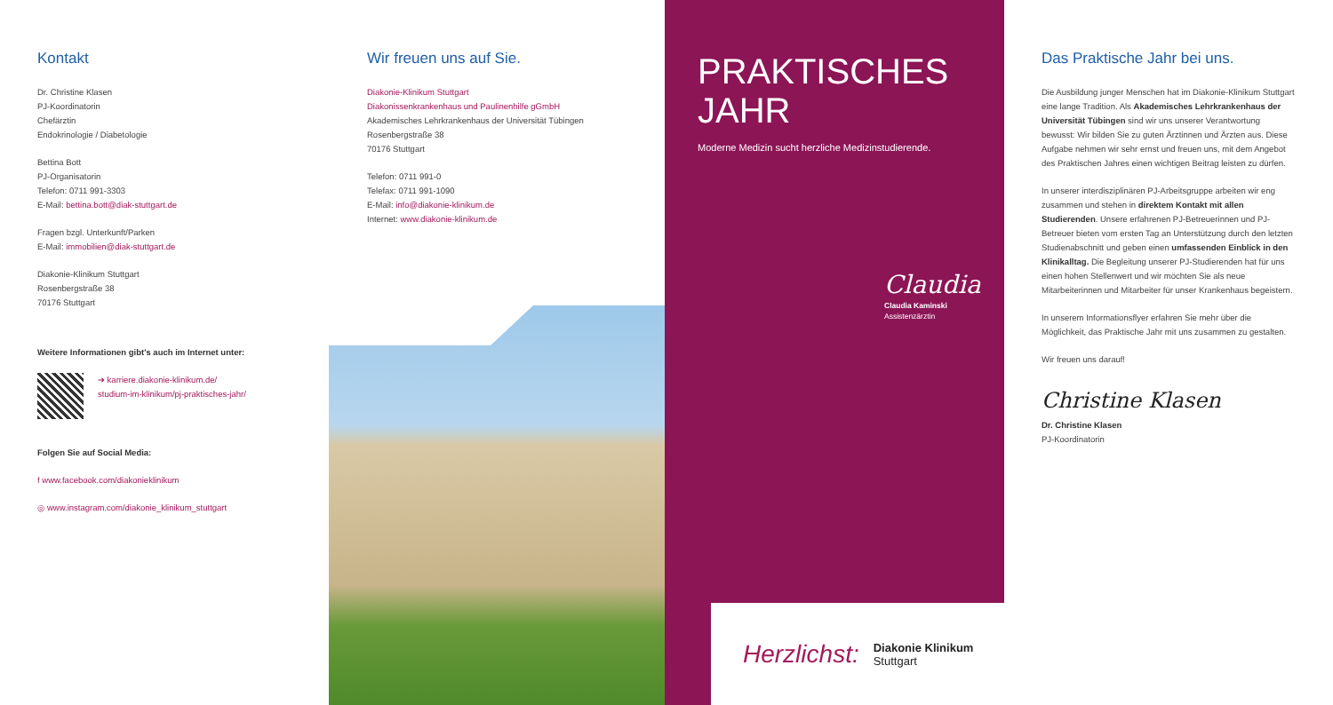Kontakt
Dr. Christine Klasen
PJ-Koordinatorin
Chefärztin
Endokrinologie / Diabetologie
Bettina Bott
PJ-Organisatorin
Telefon: 0711 991-3303
E-Mail: bettina.bott@diak-stuttgart.de
Fragen bzgl. Unterkunft/Parken
E-Mail: immobilien@diak-stuttgart.de
Diakonie-Klinikum Stuttgart
Rosenbergstraße 38
70176 Stuttgart
Weitere Informationen gibt's auch im Internet unter:
➔ karriere.diakonie-klinikum.de/
studium-im-klinikum/pj-praktisches-jahr/
Folgen Sie auf Social Media:
f www.facebook.com/diakonieklinikum
◎ www.instagram.com/diakonie_klinikum_stuttgart
Wir freuen uns auf Sie.
Diakonie-Klinikum Stuttgart
Diakonissenkrankenhaus und Paulinenhilfe gGmbH
Akademisches Lehrkrankenhaus der Universität Tübingen
Rosenbergstraße 38
70176 Stuttgart
Telefon: 0711 991-0
Telefax: 0711 991-1090
E-Mail: info@diakonie-klinikum.de
Internet: www.diakonie-klinikum.de
PRAKTISCHES JAHR
Moderne Medizin sucht herzliche Medizinstudierende.
Claudia
Claudia Kaminski
Assistenzärztin
Herzlichst: Diakonie Klinikum
Stuttgart
Das Praktische Jahr bei uns.
Die Ausbildung junger Menschen hat im Diakonie-Klinikum Stuttgart eine lange Tradition. Als Akademisches Lehrkrankenhaus der Universität Tübingen sind wir uns unserer Verantwortung bewusst: Wir bilden Sie zu guten Ärztinnen und Ärzten aus. Diese Aufgabe nehmen wir sehr ernst und freuen uns, mit dem Angebot des Praktischen Jahres einen wichtigen Beitrag leisten zu dürfen.
In unserer interdisziplinären PJ-Arbeitsgruppe arbeiten wir eng zusammen und stehen in direktem Kontakt mit allen Studierenden. Unsere erfahrenen PJ-Betreuerinnen und PJ-Betreuer bieten vom ersten Tag an Unterstützung durch den letzten Studienabschnitt und geben einen umfassenden Einblick in den Klinikalltag. Die Begleitung unserer PJ-Studierenden hat für uns einen hohen Stellenwert und wir möchten Sie als neue Mitarbeiterinnen und Mitarbeiter für unser Krankenhaus begeistern.
In unserem Informationsflyer erfahren Sie mehr über die Möglichkeit, das Praktische Jahr mit uns zusammen zu gestalten.
Wir freuen uns darauf!
Christine Klasen
Dr. Christine Klasen
PJ-Koordinatorin